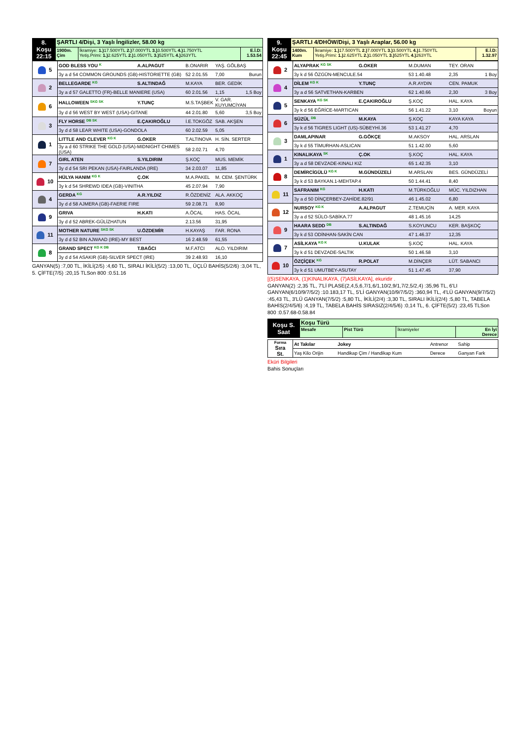| 8. Koşu 22:15 | ŞARTLI 4/Dişi, 3 Yaşlı İngilizler, 58.00 kg | | |
| | 1900m. Çim | İkramiye: 1.) 17.500YTL 2.) 7.000YTL 3.) 3.500YTL 4.) 1.750YTL Yetiş.Primi: 1.) 2.625YTL 2.) 1.050YTL 3.) 525YTL 4.) 263YTL | E.İ.D: 1.53.54 |
| 5 | GOD BLESS YOU K | A.ALPAGUT | B.ONARIR | YAŞ. GÖLBAŞ |
| | 3y a d 54 COMMON GROUNDS (GB)-HISTORIETTE (GB) | | 52 2.01.55 | 7,00 Burun |
| 2 | BELLEGARDE KG | S.ALTINDAĞ | M.KAYA | BER. GEDİK |
| | 3y a d 57 GALETTO (FR)-BELLE MANIERE (USA) | | 60 2.01.56 | 1,15 1,5 Boy |
| 6 | HALLOWEEN SKG SK | Y.TUNÇ | M.S.TAŞBEK | V. GAR. KUYUMCİYAN |
| | 3y d d 56 WEST BY WEST (USA)-GITANE | | 44 2.01.80 | 5,60 3,5 Boy |
| 3 | FLY HORSE DB SK | E.ÇAKIROĞLU | İ.E.TOKGÖZ | SAB. AKŞEN |
| | 3y d d 58 LEAR WHITE (USA)-GONDOLA | | 60 2.02.59 | 5,05 |
| 1 | LITTLE AND CLEVER KG K | G.OKER | T.ALTINOVA | H. SİN. SERTER |
| | 3y a d 60 STRIKE THE GOLD (USA)-MIDNIGHT CHIMES (USA) | | 58 2.02.71 | 4,70 |
| 7 | GIRL ATEN | S.YILDIRIM | Ş.KOÇ | MUS. MEMİK |
| | 3y d d 54 SRI PEKAN (USA)-FAIRLANDA (IRE) | | 34 2.03.07 | 11,85 |
| 10 | HÜLYA HANIM KG K | Ç.OK | M.A.PAKEL | M. CEM. ŞENTÜRK |
| | 3y k d 54 SHREWD IDEA (GB)-VINITHA | | 45 2.07.94 | 7,90 |
| 4 | GERDA KG | A.R.YILDIZ | R.ÖZDENİZ | ALA. AKKOÇ |
| | 3y d d 58 AJMERA (GB)-FAERIE FIRE | | 59 2.08.71 | 8,90 |
| 9 | GRIVA | H.KATI | A.ÖCAL | HAS. ÖCAL |
| | 3y d d 52 ABREK-GÜLİZHATUN | | 2.13.56 | 31,95 |
| 11 | MOTHER NATURE SKG SK | U.ÖZDEMİR | H.KAYAŞ | FAR. RONA |
| | 3y d d 52 BIN AJWAAD (IRE)-MY BEST | | 16 2.48.59 | 61,55 |
| 8 | GRAND SPECT KG K DB | T.BAĞCI | M.F.ATCI | ALO. YILDIRIM |
| | 3y d d 54 ASAKIR (GB)-SILVER SPECT (IRE) | | 39 2.48.93 | 16,10 |
GANYAN(5) :7,00 TL, İKİLİ(2/5) :4,60 TL, SIRALI İKİLİ(5/2) :13,00 TL, ÜÇLÜ BAHİS(5/2/6) :3,04 TL, 5. ÇİFTE(7/5) :20,15 TLSon 800 :0.51.16
| 9. Koşu 22:45 | ŞARTLI 4/DHÖW/Dişi, 3 Yaşlı Araplar, 56.00 kg | | |
| | 1400m. Kum | İkramiye: 1.) 17.500YTL 2.) 7.000YTL 3.) 3.500YTL 4.) 1.750YTL Yetiş.Primi: 1.) 2.625YTL 2.) 1.050YTL 3.) 525YTL 4.) 263YTL | E.İ.D: 1.32.97 |
| 2 | ALYAPRAK KG SK | G.OKER | M.DUMAN | TEY. ORAN |
| | 3y k d 56 ÖZGÜN-MENCULE.54 | | 53 1.40.48 | 2,35 1 Boy |
| 4 | DİLEM KG K | Y.TUNÇ | A.R.AYDIN | CEN. PAMUK |
| | 3y a d 56 SATVETHAN-KARBEN | | 62 1.40.66 | 2,30 3 Boy |
| 5 | SENKAYA KG SK | E.ÇAKIROĞLU | Ş.KOÇ | HAL. KAYA |
| | 3y k d 56 EĞRİCE-MARTICAN | | 56 1.41.22 | 3,10 Boyun |
| 6 | SÜZÜL DB | M.KAYA | Ş.KOÇ | KAYA KAYA |
| | 3y k d 56 TIGRES LIGHT (US)-SÜBEYHİ.36 | | 53 1.41.27 | 4,70 |
| 3 | DAMLAPINAR | G.GÖKÇE | M.AKSOY | HAL. ARSLAN |
| | 3y k d 55 TİMURHAN-ASLICAN | | 51 1.42.00 | 5,60 |
| 1 | KINALIKAYA SK | Ç.OK | Ş.KOÇ | HAL. KAYA |
| | 3y a d 58 DEVZADE-KINALI KIZ | | 65 1.42.35 | 3,10 |
| 8 | DEMİRCİGÜLÜ KG K | M.GÜNDÜZELİ | M.ARSLAN | BES. GÜNDÜZELİ |
| | 3y k d 53 BAYKAN.1-MEHTAP.4 | | 50 1.44.41 | 8,40 |
| 11 | SAFRANIM KG | H.KATI | M.TÜRKOĞLU | MÜC. YILDIZHAN |
| | 3y a d 50 DİNÇERBEY-ZAHİDE.82/91 | | 46 1.45.02 | 6,80 |
| 12 | NURSOY KG K | A.ALPAGUT | Z.TEMUÇİN | A. MER. KAYA |
| | 3y a d 52 SÜLO-SABİKA.77 | | 48 1.45.16 | 14,25 |
| 9 | HAARA SEDD DB | S.ALTINDAĞ | S.KOYUNCU | KER. BAŞKOÇ |
| | 3y k d 53 ODİNHAN-SAKİN CAN | | 47 1.46.37 | 12,35 |
| 7 | ASİLKAYA KG K | U.KULAK | Ş.KOÇ | HAL. KAYA |
| | 3y k d 51 DEVZADE-SALTIK | | 50 1.46.58 | 3,10 |
| 10 | ÖZÇİÇEK KG | R.POLAT | M.DİNÇER | LÜT. SABANCI |
| | 3y k d 51 UMUTBEY-ASUTAY | | 51 1.47.45 | 37,90 |
[(5)SENKAYA, (1)KINALIKAYA, (7)ASİLKAYA], ekuridir .
GANYAN(2) :2,35 TL, 7'Lİ PLASE(2,4,5,6,7/1,6/1,10/2,9/1,7/2,5/2,4) :35,96 TL, 6'LI GANYAN(6/10/9/7/5/2) :10.183,17 TL, 5'Lİ GANYAN(10/9/7/5/2) :360,94 TL, 4'LÜ GANYAN(9/7/5/2) :45,43 TL, 3'LÜ GANYAN(7/5/2) :5,80 TL, İKİLİ(2/4) :3,30 TL, SIRALI İKİLİ(2/4) :5,80 TL, TABELA BAHİS(2/4/5/6) :4,19 TL, TABELA BAHİS SIRASIZ(2/4/5/6) :0,14 TL, 6. ÇİFTE(5/2) :23,45 TLSon 800 :0.57.68-0.58.84
| Koşu S. Saat | Koşu Türü | | | |
| | Mesafe | Pist Türü | İkramiyeler | En İyi Derece |
| Forma Sıra St. | At Takılar | Jokey | Antrenor | Sahip |
| | Yaş Kilo Orijin | Handikap Çim / Handikap Kum | Derece | Ganyan Fark |
Eküri Bilgileri
Bahis Sonuçları